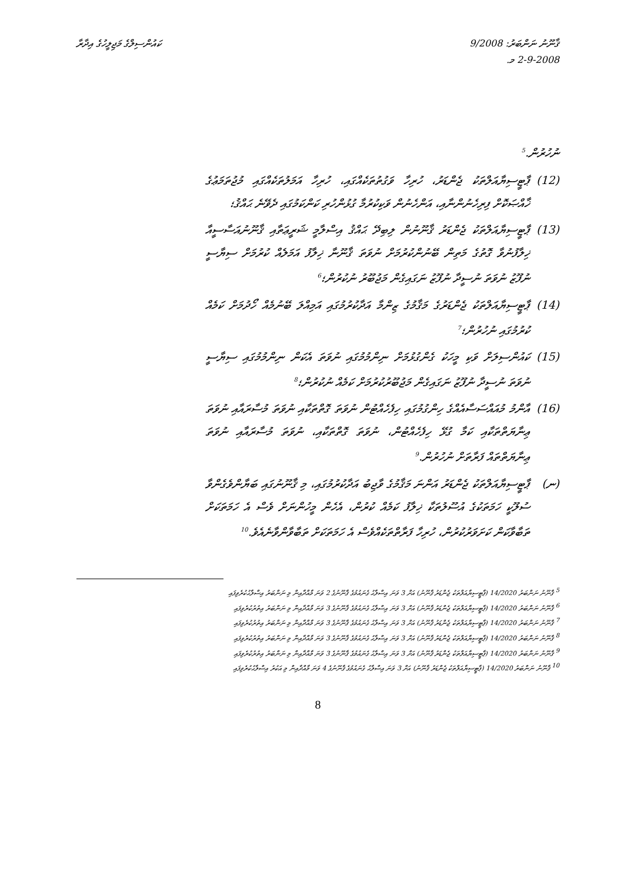ޤާނޫނު ނަންބަރު: 9/2008
2-9-2008 މ.
ކައުންސިލްގެ މަޖިލީހުގެ އިދާރާ
ނުހުރުން.<sup>5</sup>
(12) ޕާޓީސިޔާއަލްތަކު ޖެންޑަރު، ހުރިހާ ވަގުތުތަކެއްގައި، ހުރިހާ އަމަލުތަކެއްގައި މުޖުތަމަޢުގެ ޚާއްޞަކޮށް ފިރިހެނުންނާއި، އަންހެނުން ވަކިކުރުމާ ގުޅުންހުރި ކަންކަމުގައި ދެވޭނެ ޙައްޤު؛
(13) ޕާޓީސިޔާއަލްތަކު ޖެންޑަރު ޤާނޫނުން ލިބިދޭ ޙައްޤު އިސްލާމީ ޝަރީޢަތާއި ޤާނޫނުއަސާސީއާ ޚިލާފުނުވާ ގޮތުގެ މަތިން ބޭނުންކުރުމަށް ނުވަތަ ޤާނޫނާ ޚިލާފު އަމަލެއް ކުރުމަށް ސިޔާސީ ނުފޫޒު ނުވަތަ ނުސީދާ ނުފޫޒު ނަގައިގެން މަޖުބޫރު ނުކުރުން؛<sup>6</sup>
(14) ޕާޓީސިޔާއަލްތަކު ޖެންޑަރުގެ މަޤާމުގެ ޒިންމާ އަދާކުރުމުގައި އަމިއްލަ ބޭނުމެއް ހޯދުމަށް ކަމެއް ކުރުމުގައި ނުހުރުން؛<sup>7</sup>
(15) ކައުންސިލަށް ވަކި މީހަކު ގެންގުޅުމަށް ނިންމުމުގައި ނުވަތަ އެކަން ނިންމުމުގައި ސިޔާސީ ނުވަތަ ނުސީދާ ނުފޫޒު ނަގައިގެން މަޖުބޫރުކުރުމަށް ކަމެއް ނުކުރުން؛<sup>8</sup>
(16) އާންމު މުއައްސަސާއެއްގެ ހިންގުމުގައި ހިފެހެއްޓުން ނުވަތަ ގޮތްތަކާއި ނުވަތަ މުސާރައާއި ނުވަތަ ޢިނާޔަތްތަކާއި ކަމާ ގުޅޭ ހިފެހެއްޓުން، ނުވަތަ ގޮތްތަކާއި، ނުވަތަ މުސާރައާއި ނުވަތަ ޢިނާޔަތްތައް ފަރާތަށް ނުހުރުން.<sup>9</sup>
(ނ) ޕާޓީސިޔާއަލްތަކު ޖެންޑަރު އަންނަ މަޤާމުގެ ވާޖިބު އަދާކުރުމުގައި، މި ޤާނޫނުގައި ބަޔާންވެގެންވާ ސުލޫކީ ހަމަތަކުގެ އުސޫލުތަކާ ޚިލާފު ކަމެއް ކުރުން، އެހެން މީހުންނަށް ވެސް އެ ހަމަތަކަށް ތަބާވާކަން ކަށަވަރުކުރުން، ހުރިހާ ފަރާތްތަކެއްވެސް އެ ހަމަތަކަށް ތަބާވާންވާނެއެވެ.<sup>10</sup>
<sup>5</sup> ޤާނޫނު ނަންބަރު 14/2020 (ޕާޓީސިޔާއަލްތަކު ޖެންޑަރު ޤާނޫނު) އަށް 3 ވަނަ އިސްލާޙު ގެނައުމުގެ ޤާނޫނުގެ 2 ވަނަ މާއްދާއިން މި ނަންބަރު އިސްލާޙުކުރެވިފައި
<sup>6</sup> ޤާނޫނު ނަންބަރު 14/2020 (ޕާޓީސިޔާއަލްތަކު ޖެންޑަރު ޤާނޫނު) އަށް 3 ވަނަ އިސްލާޙު ގެނައުމުގެ ޤާނޫނުގެ 3 ވަނަ މާއްދާއިން މި ނަންބަރު އިތުރުކުރެވިފައި
<sup>7</sup> ޤާނޫނު ނަންބަރު 14/2020 (ޕާޓީސިޔާއަލްތަކު ޖެންޑަރު ޤާނޫނު) އަށް 3 ވަނަ އިސްލާޙު ގެނައުމުގެ ޤާނޫނުގެ 3 ވަނަ މާއްދާއިން މި ނަންބަރު އިތުރުކުރެވިފައި
<sup>8</sup> ޤާނޫނު ނަންބަރު 14/2020 (ޕާޓީސިޔާއަލްތަކު ޖެންޑަރު ޤާނޫނު) އަށް 3 ވަނަ އިސްލާޙު ގެނައުމުގެ ޤާނޫނުގެ 3 ވަނަ މާއްދާއިން މި ނަންބަރު އިތުރުކުރެވިފައި
<sup>9</sup> ޤާނޫނު ނަންބަރު 14/2020 (ޕާޓީސިޔާއަލްތަކު ޖެންޑަރު ޤާނޫނު) އަށް 3 ވަނަ އިސްލާޙު ގެނައުމުގެ ޤާނޫނުގެ 3 ވަނަ މާއްދާއިން މި ނަންބަރު އިތުރުކުރެވިފައި
<sup>10</sup> ޤާނޫނު ނަންބަރު 14/2020 (ޕާޓީސިޔާއަލްތަކު ޖެންޑަރު ޤާނޫނު) އަށް 3 ވަނަ އިސްލާޙު ގެނައުމުގެ ޤާނޫނުގެ 4 ވަނަ މާއްދާއިން މި އަކުރު އިސްލާޙުކުރެވިފައި
8